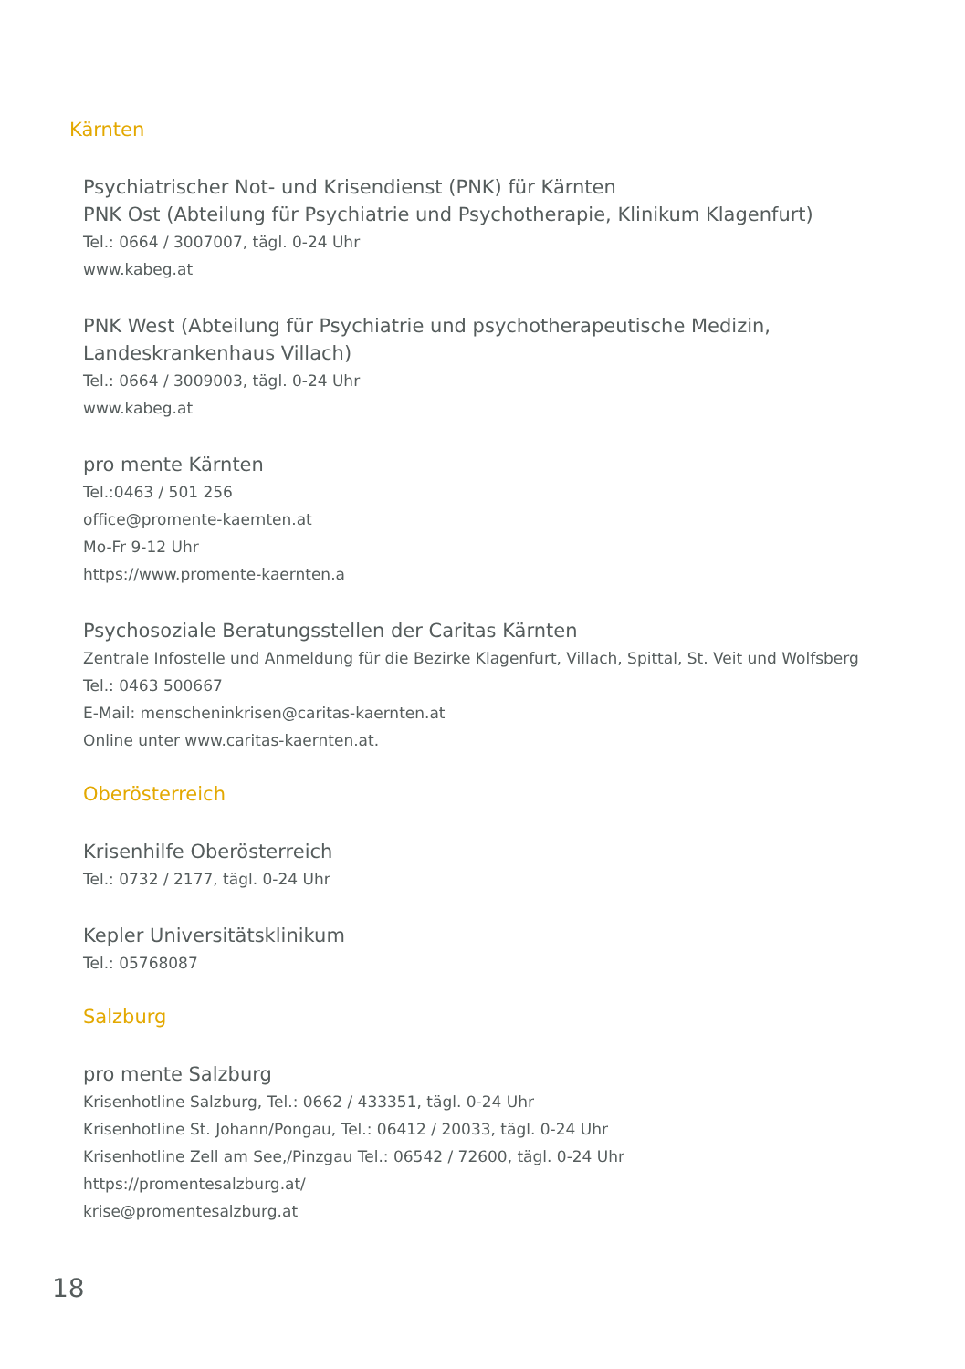Kärnten
Psychiatrischer Not- und Krisendienst (PNK) für Kärnten
PNK Ost (Abteilung für Psychiatrie und Psychotherapie, Klinikum Klagenfurt)
Tel.: 0664 / 3007007, tägl. 0-24 Uhr
www.kabeg.at
PNK West (Abteilung für Psychiatrie und psychotherapeutische Medizin,
Landeskrankenhaus Villach)
Tel.: 0664 / 3009003, tägl. 0-24 Uhr
www.kabeg.at
pro mente Kärnten
Tel.:0463 / 501 256
office@promente-kaernten.at
Mo-Fr 9-12 Uhr
https://www.promente-kaernten.a
Psychosoziale Beratungsstellen der Caritas Kärnten
Zentrale Infostelle und Anmeldung für die Bezirke Klagenfurt, Villach, Spittal, St. Veit und Wolfsberg
Tel.: 0463 500667
E-Mail: menscheninkrisen@caritas-kaernten.at
Online unter www.caritas-kaernten.at.
Oberösterreich
Krisenhilfe Oberösterreich
Tel.: 0732 / 2177, tägl. 0-24 Uhr
Kepler Universitätsklinikum
Tel.: 05768087
Salzburg
pro mente Salzburg
Krisenhotline Salzburg, Tel.: 0662 / 433351, tägl. 0-24 Uhr
Krisenhotline St. Johann/Pongau, Tel.: 06412 / 20033, tägl. 0-24 Uhr
Krisenhotline Zell am See,/Pinzgau Tel.: 06542 / 72600, tägl. 0-24 Uhr
https://promentesalzburg.at/
krise@promentesalzburg.at
18